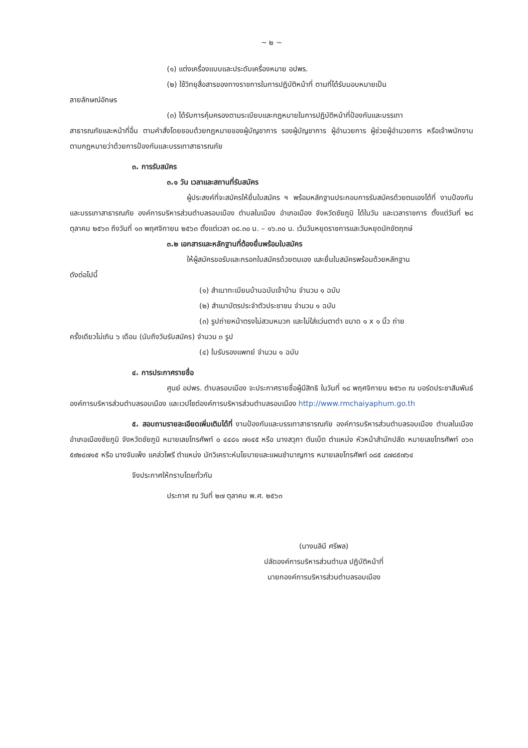~ ๒ ~
(๑) แต่งเครื่องแบบและประดับเครื่องหมาย อปพร.
(๒) ใช้วิทยุสื่อสารของทางราชการในการปฏิบัติหน้าที่ ตามที่ได้รับมอบหมายเป็น
ลายลักษณ์อักษร
(๓) ได้รับการคุ้มครองตามระเบียบและกฎหมายในการปฏิบัติหน้าที่ป้องกันและบรรเทา
สาธารณภัยและหน้าที่อื่น ตามคำสั่งโดยชอบด้วยกฎหมายของผู้บัญชาการ รองผู้บัญชาการ ผู้อำนวยการ ผู้ช่วยผู้อำนวยการ หรือเจ้าพนักงาน ตามกฎหมายว่าด้วยการป้องกันและบรรเทาสาธารณภัย
๓. การรับสมัคร
๓.๑ วัน เวลาและสถานที่รับสมัคร
ผู้ประสงค์ที่จะสมัครให้ยื่นใบสมัคร ฯ พร้อมหลักฐานประกอบการรับสมัครด้วยตนเองได้ที่ งานป้องกันและบรรเทาสาธารณภัย องค์การบริหารส่วนตำบลรอบเมือง ตำบลในเมือง อำเภอเมือง จังหวัดชัยภูมิ ได้ในวัน และเวลาราชการ ตั้งแต่วันที่ ๒๘ ตุลาคม ๒๕๖๓ ถึงวันที่ ๑๓ พฤศจิกายน ๒๕๖๓ ตั้งแต่เวลา ๐๘.๓๐ น. – ๑๖.๓๐ น. เว้นวันหยุดราชการและวันหยุดนักขัตฤกษ์
๓.๒ เอกสารและหลักฐานที่ต้องยื่นพร้อมใบสมัคร
ให้ผู้สมัครขอรับและกรอกใบสมัครด้วยตนเอง และยื่นใบสมัครพร้อมด้วยหลักฐาน
ดังต่อไปนี้
(๑) สำเนาทะเบียนบ้านฉบับเจ้าบ้าน จำนวน ๑ ฉบับ
(๒) สำเนาบัตรประจำตัวประชาชน จำนวน ๑ ฉบับ
(๓) รูปถ่ายหน้าตรงไม่สวมหมวก และไม่ใส่แว่นตาดำ ขนาด ๑ x ๑ นิ้ว ถ่าย
ครั้งเดียวไม่เกิน ๖ เดือน (นับถึงวันรับสมัคร) จำนวน ๓ รูป
(๔) ใบรับรองแพทย์ จำนวน ๑ ฉบับ
๔. การประกาศรายชื่อ
ศูนย์ อปพร. ตำบลรอบเมือง จะประกาศรายชื่อผู้มีสิทธิ ในวันที่ ๑๘ พฤศจิกายน ๒๕๖๓ ณ บอร์ดประชาสัมพันธ์องค์การบริหารส่วนตำบลรอบเมือง และเวปไซต์องค์การบริหารส่วนตำบลรอบเมือง http://www.rmchaiyaphum.go.th
๕. สอบถามรายละเอียดเพิ่มเติมได้ที่ งานป้องกันและบรรเทาสาธารณภัย องค์การบริหารส่วนตำบลรอบเมือง ตำบลในเมือง อำเภอเมืองชัยภูมิ จังหวัดชัยภูมิ หมายเลขโทรศัพท์ ๐ ๔๔๘๑ ๗๑๔๕ หรือ นางสวุภา ตันเบ็ต ตำแหน่ง หัวหน้าสำนักปลัด หมายเลขโทรศัพท์ ๐๖๓ ๕๙๒๔๗๑๕ หรือ นางจันเพ็ง แคล่วไพรี ตำแหน่ง นักวิเคราะห์นโยบายและแผนชำนาญการ หมายเลขโทรศัพท์ ๐๘๕ ๘๗๘๕๗๖๔
จึงประกาศให้ทราบโดยทั่วกัน
ประกาศ ณ วันที่ ๒๗ ตุลาคม พ.ศ. ๒๕๖๓
(นางนลินี ศรีพล)
ปลัดองค์การบริหารส่วนตำบล ปฏิบัติหน้าที่
นายกองค์การบริหารส่วนตำบลรอบเมือง